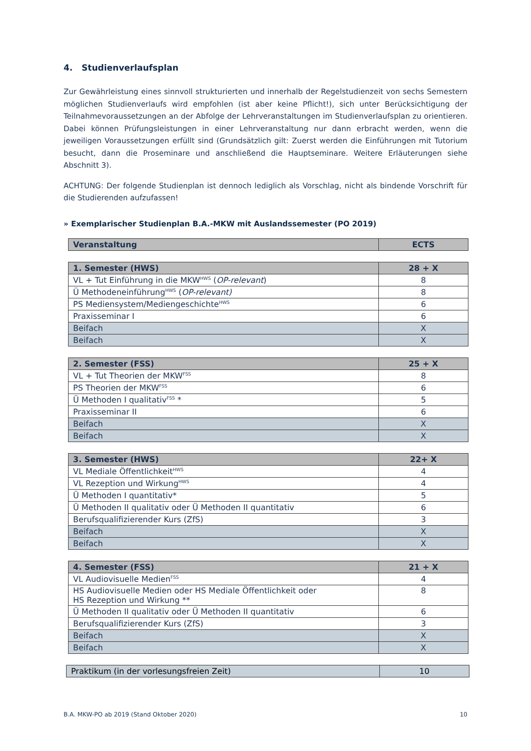4. Studienverlaufsplan
Zur Gewährleistung eines sinnvoll strukturierten und innerhalb der Regelstudienzeit von sechs Semestern möglichen Studienverlaufs wird empfohlen (ist aber keine Pflicht!), sich unter Berücksichtigung der Teilnah­mevoraussetzungen an der Abfolge der Lehrveranstaltungen im Studienverlaufsplan zu orientieren. Dabei können Prüfungsleistungen in einer Lehrveranstaltung nur dann erbracht werden, wenn die jeweiligen Vor­aussetzungen erfüllt sind (Grundsätzlich gilt: Zuerst werden die Einführungen mit Tutorium besucht, dann die Proseminare und anschließend die Hauptseminare. Weitere Erläuterungen siehe Abschnitt 3).
ACHTUNG: Der folgende Studienplan ist dennoch lediglich als Vorschlag, nicht als bindende Vorschrift für die Studierenden aufzufassen!
» Exemplarischer Studienplan B.A.-MKW mit Auslandssemester (PO 2019)
| Veranstaltung | ECTS |
| --- | --- |
| 1. Semester (HWS) | 28 + X |
| --- | --- |
| VL + Tut Einführung in die MKW<sup>HWS</sup> ( OP-relevant ) | 8 |
| Ü Methodeneinführung<sup>HWS</sup> ( OP-relevant) | 8 |
| PS Mediensystem/Mediengeschichte<sup>HWS</sup> | 6 |
| Praxisseminar I | 6 |
| Beifach | X |
| Beifach | X |
| 2. Semester (FSS) | 25 + X |
| --- | --- |
| VL + Tut Theorien der MKW<sup>FSS</sup> | 8 |
| PS Theorien der MKW<sup>FSS</sup> | 6 |
| Ü Methoden I qualitativ<sup>FSS</sup> * | 5 |
| Praxisseminar II | 6 |
| Beifach | X |
| Beifach | X |
| 3. Semester (HWS) | 22+ X |
| --- | --- |
| VL Mediale Öffentlichkeit<sup>HWS</sup> | 4 |
| VL Rezeption und Wirkung<sup>HWS</sup> | 4 |
| Ü Methoden I quantitativ* | 5 |
| Ü Methoden II qualitativ oder Ü Methoden II quantitativ | 6 |
| Berufsqualifizierender Kurs (ZfS) | 3 |
| Beifach | X |
| Beifach | X |
| 4. Semester (FSS) | 21 + X |
| --- | --- |
| VL Audiovisuelle Medien<sup>FSS</sup> | 4 |
| HS Audiovisuelle Medien oder HS Mediale Öffentlichkeit oder HS Rezeption und Wirkung ** | 8 |
| Ü Methoden II qualitativ oder Ü Methoden II quantitativ | 6 |
| Berufsqualifizierender Kurs (ZfS) | 3 |
| Beifach | X |
| Beifach | X |
| Praktikum (in der vorlesungsfreien Zeit) | 10 |
B.A. MKW-PO ab 2019 (Stand Oktober 2020) 10